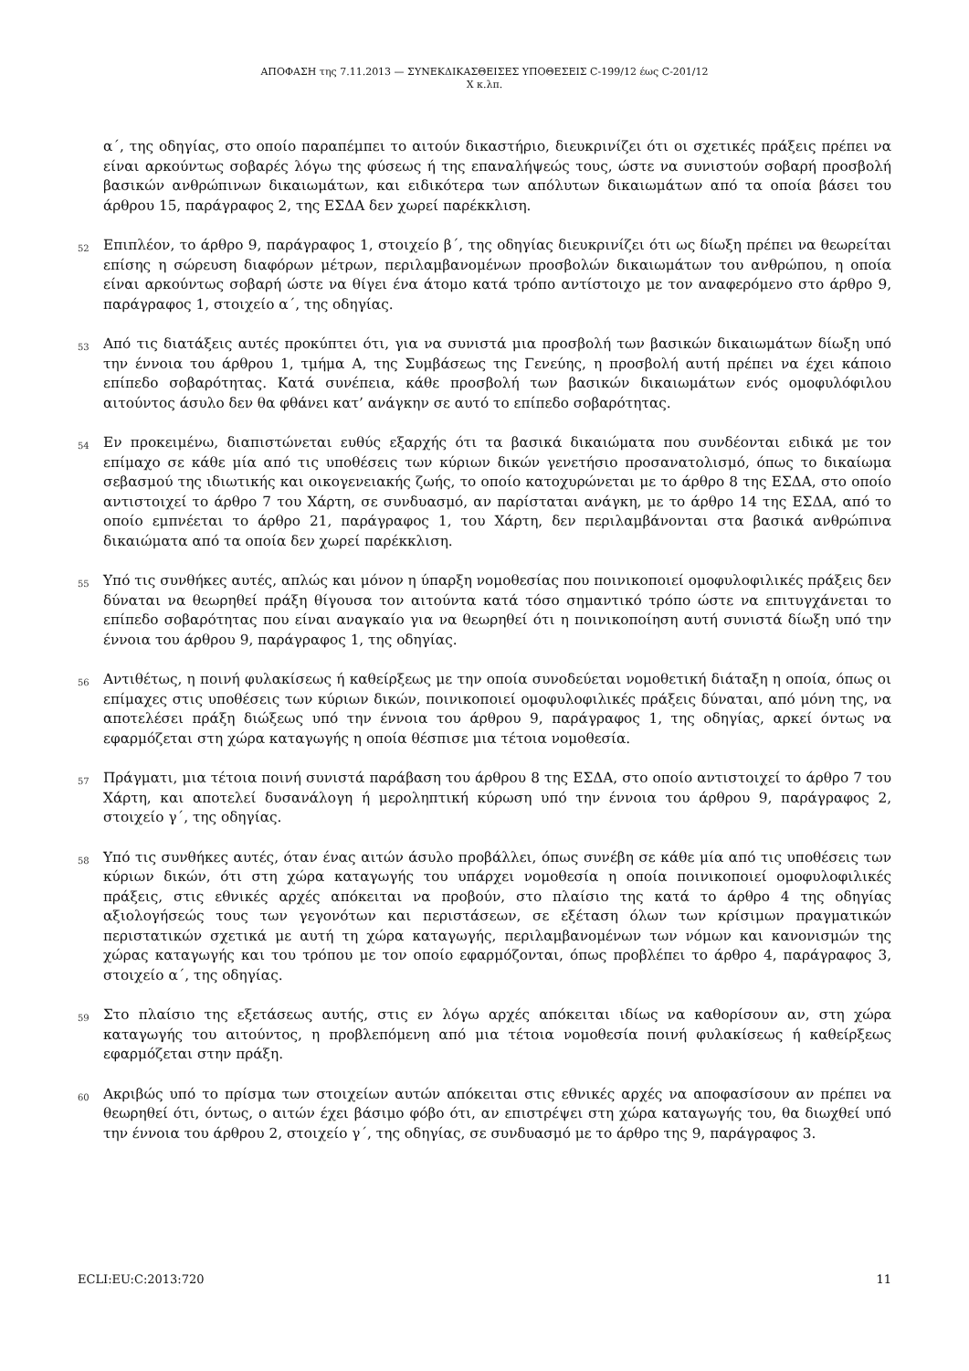ΑΠΟΦΑΣΗ της 7.11.2013 — ΣΥΝΕΚΔΙΚΑΣΘΕΙΣΕΣ ΥΠΟΘΕΣΕΙΣ C-199/12 έως C-201/12
X κ.λπ.
α΄, της οδηγίας, στο οποίο παραπέμπει το αιτούν δικαστήριο, διευκρινίζει ότι οι σχετικές πράξεις πρέπει να είναι αρκούντως σοβαρές λόγω της φύσεως ή της επαναλήψεώς τους, ώστε να συνιστούν σοβαρή προσβολή βασικών ανθρώπινων δικαιωμάτων, και ειδικότερα των απόλυτων δικαιωμάτων από τα οποία βάσει του άρθρου 15, παράγραφος 2, της ΕΣΔΑ δεν χωρεί παρέκκλιση.
52 Επιπλέον, το άρθρο 9, παράγραφος 1, στοιχείο β΄, της οδηγίας διευκρινίζει ότι ως δίωξη πρέπει να θεωρείται επίσης η σώρευση διαφόρων μέτρων, περιλαμβανομένων προσβολών δικαιωμάτων του ανθρώπου, η οποία είναι αρκούντως σοβαρή ώστε να θίγει ένα άτομο κατά τρόπο αντίστοιχο με τον αναφερόμενο στο άρθρο 9, παράγραφος 1, στοιχείο α΄, της οδηγίας.
53 Από τις διατάξεις αυτές προκύπτει ότι, για να συνιστά μια προσβολή των βασικών δικαιωμάτων δίωξη υπό την έννοια του άρθρου 1, τμήμα A, της Συμβάσεως της Γενεύης, η προσβολή αυτή πρέπει να έχει κάποιο επίπεδο σοβαρότητας. Κατά συνέπεια, κάθε προσβολή των βασικών δικαιωμάτων ενός ομοφυλόφιλου αιτούντος άσυλο δεν θα φθάνει κατ’ ανάγκην σε αυτό το επίπεδο σοβαρότητας.
54 Εν προκειμένω, διαπιστώνεται ευθύς εξαρχής ότι τα βασικά δικαιώματα που συνδέονται ειδικά με τον επίμαχο σε κάθε μία από τις υποθέσεις των κύριων δικών γενετήσιο προσανατολισμό, όπως το δικαίωμα σεβασμού της ιδιωτικής και οικογενειακής ζωής, το οποίο κατοχυρώνεται με το άρθρο 8 της ΕΣΔΑ, στο οποίο αντιστοιχεί το άρθρο 7 του Χάρτη, σε συνδυασμό, αν παρίσταται ανάγκη, με το άρθρο 14 της ΕΣΔΑ, από το οποίο εμπνέεται το άρθρο 21, παράγραφος 1, του Χάρτη, δεν περιλαμβάνονται στα βασικά ανθρώπινα δικαιώματα από τα οποία δεν χωρεί παρέκκλιση.
55 Υπό τις συνθήκες αυτές, απλώς και μόνον η ύπαρξη νομοθεσίας που ποινικοποιεί ομοφυλοφιλικές πράξεις δεν δύναται να θεωρηθεί πράξη θίγουσα τον αιτούντα κατά τόσο σημαντικό τρόπο ώστε να επιτυγχάνεται το επίπεδο σοβαρότητας που είναι αναγκαίο για να θεωρηθεί ότι η ποινικοποίηση αυτή συνιστά δίωξη υπό την έννοια του άρθρου 9, παράγραφος 1, της οδηγίας.
56 Αντιθέτως, η ποινή φυλακίσεως ή καθείρξεως με την οποία συνοδεύεται νομοθετική διάταξη η οποία, όπως οι επίμαχες στις υποθέσεις των κύριων δικών, ποινικοποιεί ομοφυλοφιλικές πράξεις δύναται, από μόνη της, να αποτελέσει πράξη διώξεως υπό την έννοια του άρθρου 9, παράγραφος 1, της οδηγίας, αρκεί όντως να εφαρμόζεται στη χώρα καταγωγής η οποία θέσπισε μια τέτοια νομοθεσία.
57 Πράγματι, μια τέτοια ποινή συνιστά παράβαση του άρθρου 8 της ΕΣΔΑ, στο οποίο αντιστοιχεί το άρθρο 7 του Χάρτη, και αποτελεί δυσανάλογη ή μεροληπτική κύρωση υπό την έννοια του άρθρου 9, παράγραφος 2, στοιχείο γ΄, της οδηγίας.
58 Υπό τις συνθήκες αυτές, όταν ένας αιτών άσυλο προβάλλει, όπως συνέβη σε κάθε μία από τις υποθέσεις των κύριων δικών, ότι στη χώρα καταγωγής του υπάρχει νομοθεσία η οποία ποινικοποιεί ομοφυλοφιλικές πράξεις, στις εθνικές αρχές απόκειται να προβούν, στο πλαίσιο της κατά το άρθρο 4 της οδηγίας αξιολογήσεώς τους των γεγονότων και περιστάσεων, σε εξέταση όλων των κρίσιμων πραγματικών περιστατικών σχετικά με αυτή τη χώρα καταγωγής, περιλαμβανομένων των νόμων και κανονισμών της χώρας καταγωγής και του τρόπου με τον οποίο εφαρμόζονται, όπως προβλέπει το άρθρο 4, παράγραφος 3, στοιχείο α΄, της οδηγίας.
59 Στο πλαίσιο της εξετάσεως αυτής, στις εν λόγω αρχές απόκειται ιδίως να καθορίσουν αν, στη χώρα καταγωγής του αιτούντος, η προβλεπόμενη από μια τέτοια νομοθεσία ποινή φυλακίσεως ή καθείρξεως εφαρμόζεται στην πράξη.
60 Ακριβώς υπό το πρίσμα των στοιχείων αυτών απόκειται στις εθνικές αρχές να αποφασίσουν αν πρέπει να θεωρηθεί ότι, όντως, ο αιτών έχει βάσιμο φόβο ότι, αν επιστρέψει στη χώρα καταγωγής του, θα διωχθεί υπό την έννοια του άρθρου 2, στοιχείο γ΄, της οδηγίας, σε συνδυασμό με το άρθρο της 9, παράγραφος 3.
ECLI:EU:C:2013:720 11